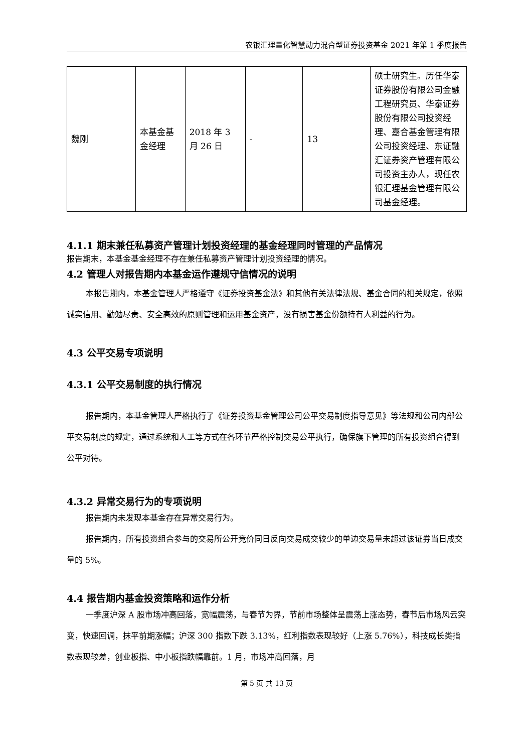农银汇理量化智慧动力混合型证券投资基金 2021 年第 1 季度报告
| 魏刚 | 本基金基金经理 | 2018 年 3 月 26 日 | - | 13 | 硕士研究生。历任华泰证券股份有限公司金融工程研究员、华泰证券股份有限公司投资经理、嘉合基金管理有限公司投资经理、东证融汇证券资产管理有限公司投资主办人，现任农银汇理基金管理有限公司基金经理。 |
4.1.1 期末兼任私募资产管理计划投资经理的基金经理同时管理的产品情况
报告期末，本基金基金经理不存在兼任私募资产管理计划投资经理的情况。
4.2 管理人对报告期内本基金运作遵规守信情况的说明
本报告期内，本基金管理人严格遵守《证券投资基金法》和其他有关法律法规、基金合同的相关规定，依照诚实信用、勤勉尽责、安全高效的原则管理和运用基金资产，没有损害基金份额持有人利益的行为。
4.3 公平交易专项说明
4.3.1 公平交易制度的执行情况
报告期内，本基金管理人严格执行了《证券投资基金管理公司公平交易制度指导意见》等法规和公司内部公平交易制度的规定，通过系统和人工等方式在各环节严格控制交易公平执行，确保旗下管理的所有投资组合得到公平对待。
4.3.2 异常交易行为的专项说明
报告期内未发现本基金存在异常交易行为。
报告期内，所有投资组合参与的交易所公开竞价同日反向交易成交较少的单边交易量未超过该证券当日成交量的 5%。
4.4 报告期内基金投资策略和运作分析
一季度沪深 A 股市场冲高回落，宽幅震荡，与春节为界，节前市场整体呈震荡上涨态势，春节后市场风云突变，快速回调，抹平前期涨幅；沪深 300 指数下跌 3.13%，红利指数表现较好（上涨 5.76%），科技成长类指数表现较差，创业板指、中小板指跌幅靠前。1 月，市场冲高回落，月
第 5 页 共 13 页